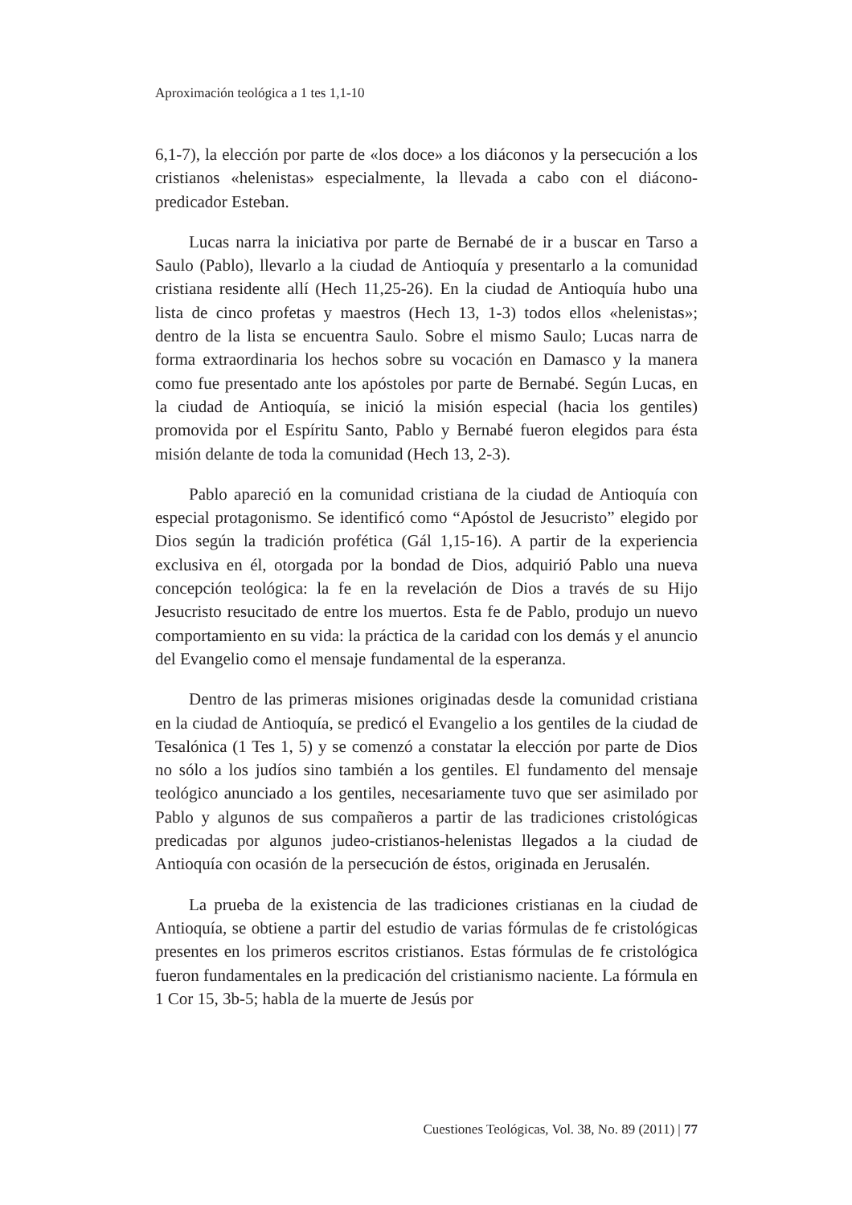Aproximación teológica a 1 tes 1,1-10
6,1-7), la elección por parte de «los doce» a los diáconos y la persecución a los cristianos «helenistas» especialmente, la llevada a cabo con el diácono-predicador Esteban.
Lucas narra la iniciativa por parte de Bernabé de ir a buscar en Tarso a Saulo (Pablo), llevarlo a la ciudad de Antioquía y presentarlo a la comunidad cristiana residente allí (Hech 11,25-26). En la ciudad de Antioquía hubo una lista de cinco profetas y maestros (Hech 13, 1-3) todos ellos «helenistas»; dentro de la lista se encuentra Saulo. Sobre el mismo Saulo; Lucas narra de forma extraordinaria los hechos sobre su vocación en Damasco y la manera como fue presentado ante los apóstoles por parte de Bernabé. Según Lucas, en la ciudad de Antioquía, se inició la misión especial (hacia los gentiles) promovida por el Espíritu Santo, Pablo y Bernabé fueron elegidos para ésta misión delante de toda la comunidad (Hech 13, 2-3).
Pablo apareció en la comunidad cristiana de la ciudad de Antioquía con especial protagonismo. Se identificó como “Apóstol de Jesucristo” elegido por Dios según la tradición profética (Gál 1,15-16). A partir de la experiencia exclusiva en él, otorgada por la bondad de Dios, adquirió Pablo una nueva concepción teológica: la fe en la revelación de Dios a través de su Hijo Jesucristo resucitado de entre los muertos. Esta fe de Pablo, produjo un nuevo comportamiento en su vida: la práctica de la caridad con los demás y el anuncio del Evangelio como el mensaje fundamental de la esperanza.
Dentro de las primeras misiones originadas desde la comunidad cristiana en la ciudad de Antioquía, se predicó el Evangelio a los gentiles de la ciudad de Tesalónica (1 Tes 1, 5) y se comenzó a constatar la elección por parte de Dios no sólo a los judíos sino también a los gentiles. El fundamento del mensaje teológico anunciado a los gentiles, necesariamente tuvo que ser asimilado por Pablo y algunos de sus compañeros a partir de las tradiciones cristológicas predicadas por algunos judeo-cristianos-helenistas llegados a la ciudad de Antioquía con ocasión de la persecución de éstos, originada en Jerusalén.
La prueba de la existencia de las tradiciones cristianas en la ciudad de Antioquía, se obtiene a partir del estudio de varias fórmulas de fe cristológicas presentes en los primeros escritos cristianos. Estas fórmulas de fe cristológica fueron fundamentales en la predicación del cristianismo naciente. La fórmula en 1 Cor 15, 3b-5; habla de la muerte de Jesús por
Cuestiones Teológicas, Vol. 38, No. 89 (2011) | 77